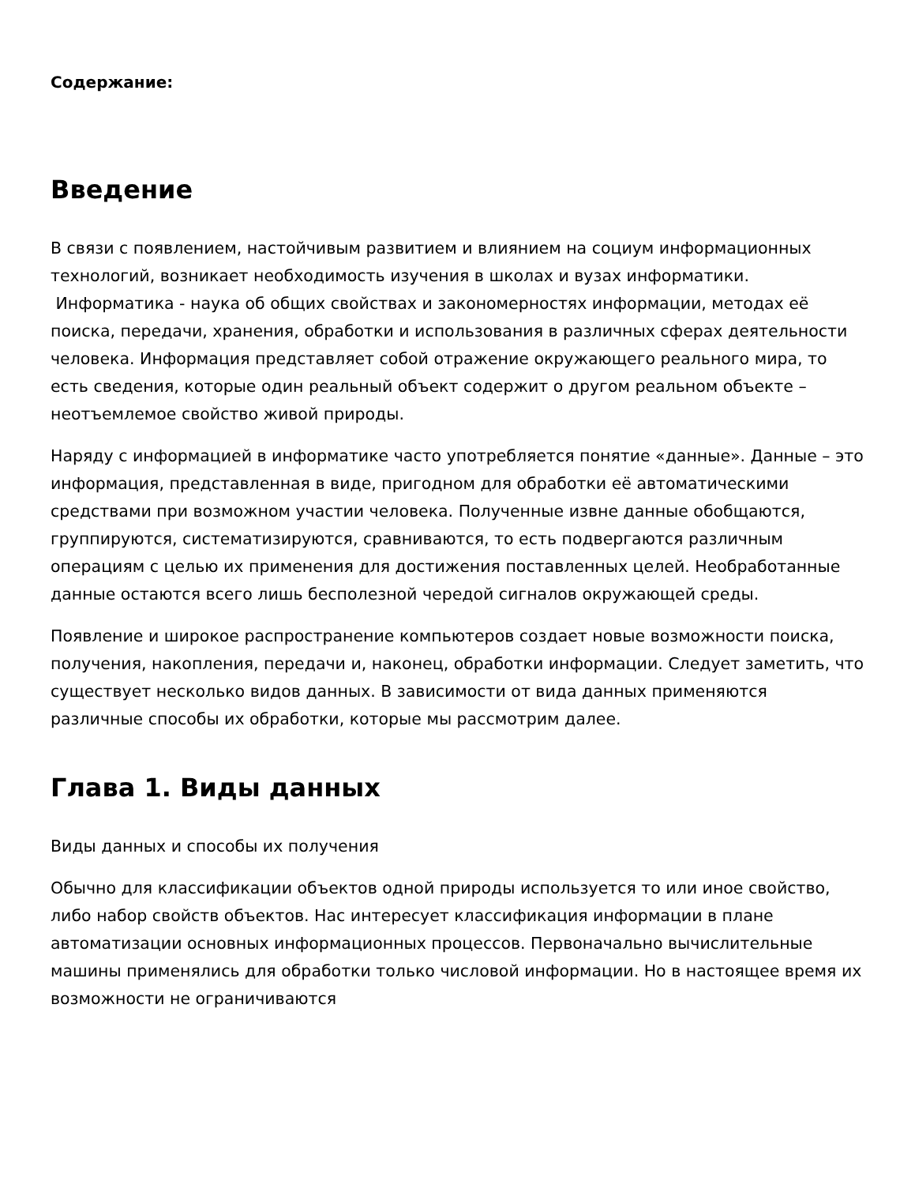Содержание:
Введение
В связи с появлением, настойчивым развитием и влиянием на социум информационных технологий, возникает необходимость изучения в школах и вузах информатики. Информатика - наука об общих свойствах и закономерностях информации, методах её поиска, передачи, хранения, обработки и использования в различных сферах деятельности человека. Информация представляет собой отражение окружающего реального мира, то есть сведения, которые один реальный объект содержит о другом реальном объекте – неотъемлемое свойство живой природы.
Наряду с информацией в информатике часто употребляется понятие «данные». Данные – это информация, представленная в виде, пригодном для обработки её автоматическими средствами при возможном участии человека. Полученные извне данные обобщаются, группируются, систематизируются, сравниваются, то есть подвергаются различным операциям с целью их применения для достижения поставленных целей. Необработанные данные остаются всего лишь бесполезной чередой сигналов окружающей среды.
Появление и широкое распространение компьютеров создает новые возможности поиска, получения, накопления, передачи и, наконец, обработки информации. Следует заметить, что существует несколько видов данных. В зависимости от вида данных применяются различные способы их обработки, которые мы рассмотрим далее.
Глава 1. Виды данных
Виды данных и способы их получения
Обычно для классификации объектов одной природы используется то или иное свойство, либо набор свойств объектов. Нас интересует классификация информации в плане автоматизации основных информационных процессов. Первоначально вычислительные машины применялись для обработки только числовой информации. Но в настоящее время их возможности не ограничиваются